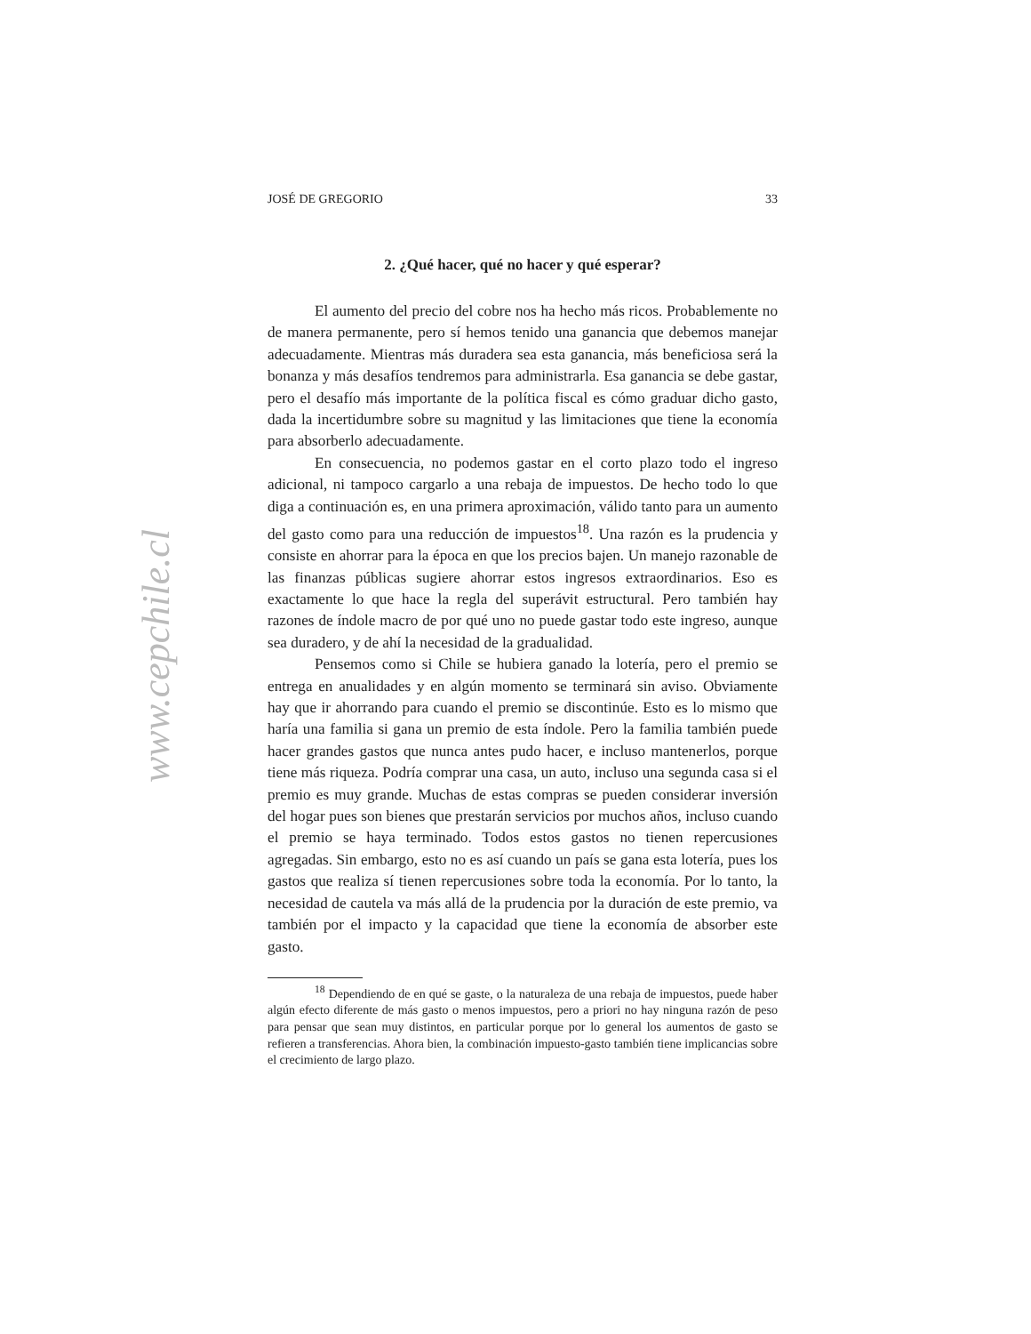www.cepchile.cl
JOSÉ DE GREGORIO 33
2. ¿Qué hacer, qué no hacer y qué esperar?
El aumento del precio del cobre nos ha hecho más ricos. Probablemente no de manera permanente, pero sí hemos tenido una ganancia que debemos manejar adecuadamente. Mientras más duradera sea esta ganancia, más beneficiosa será la bonanza y más desafíos tendremos para administrarla. Esa ganancia se debe gastar, pero el desafío más importante de la política fiscal es cómo graduar dicho gasto, dada la incertidumbre sobre su magnitud y las limitaciones que tiene la economía para absorberlo adecuadamente.
En consecuencia, no podemos gastar en el corto plazo todo el ingreso adicional, ni tampoco cargarlo a una rebaja de impuestos. De hecho todo lo que diga a continuación es, en una primera aproximación, válido tanto para un aumento del gasto como para una reducción de impuestos<sup>18</sup>. Una razón es la prudencia y consiste en ahorrar para la época en que los precios bajen. Un manejo razonable de las finanzas públicas sugiere ahorrar estos ingresos extraordinarios. Eso es exactamente lo que hace la regla del superávit estructural. Pero también hay razones de índole macro de por qué uno no puede gastar todo este ingreso, aunque sea duradero, y de ahí la necesidad de la gradualidad.
Pensemos como si Chile se hubiera ganado la lotería, pero el premio se entrega en anualidades y en algún momento se terminará sin aviso. Obviamente hay que ir ahorrando para cuando el premio se discontinúe. Esto es lo mismo que haría una familia si gana un premio de esta índole. Pero la familia también puede hacer grandes gastos que nunca antes pudo hacer, e incluso mantenerlos, porque tiene más riqueza. Podría comprar una casa, un auto, incluso una segunda casa si el premio es muy grande. Muchas de estas compras se pueden considerar inversión del hogar pues son bienes que prestarán servicios por muchos años, incluso cuando el premio se haya terminado. Todos estos gastos no tienen repercusiones agregadas. Sin embargo, esto no es así cuando un país se gana esta lotería, pues los gastos que realiza sí tienen repercusiones sobre toda la economía. Por lo tanto, la necesidad de cautela va más allá de la prudencia por la duración de este premio, va también por el impacto y la capacidad que tiene la economía de absorber este gasto.
<sup>18</sup> Dependiendo de en qué se gaste, o la naturaleza de una rebaja de impuestos, puede haber algún efecto diferente de más gasto o menos impuestos, pero a priori no hay ninguna razón de peso para pensar que sean muy distintos, en particular porque por lo general los aumentos de gasto se refieren a transferencias. Ahora bien, la combinación impuesto-gasto también tiene implicancias sobre el crecimiento de largo plazo.